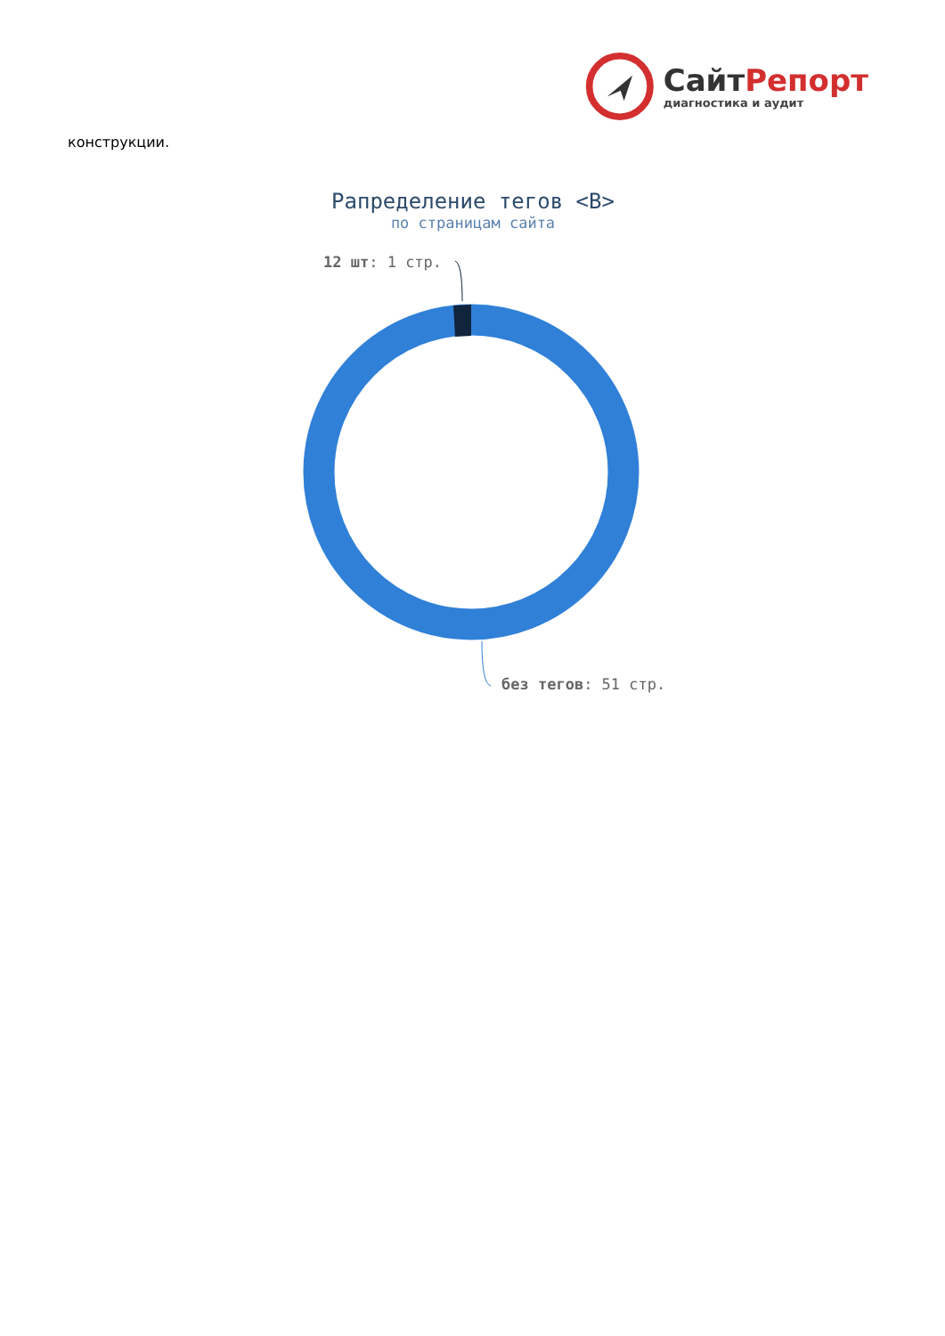СайтРепорт
диагностика и аудит
конструкции.
Рапределение тегов <B>
по страницам сайта
12 шт: 1 стр.
без тегов: 51 стр.